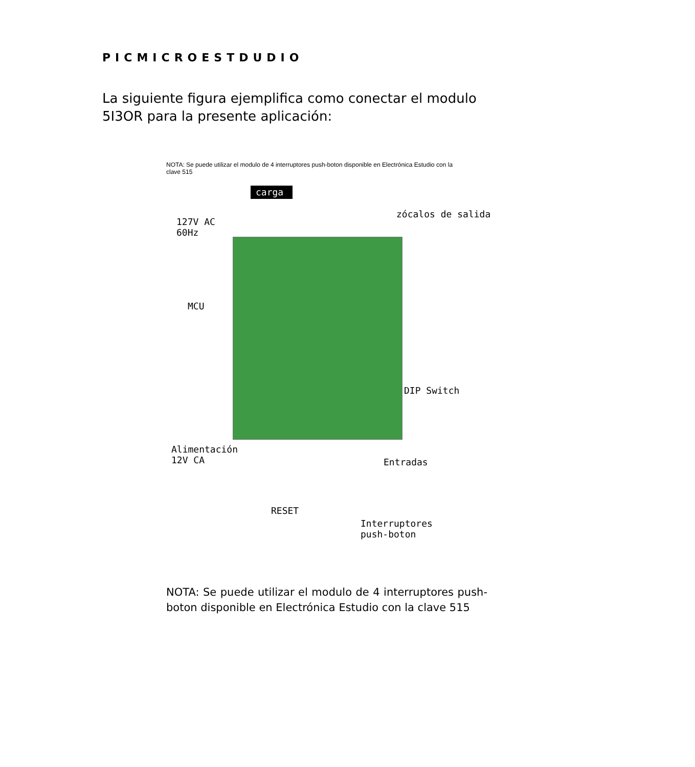PICMICROESTDUDIO
La siguiente figura ejemplifica como conectar el modulo 5I3OR para la presente aplicación:
NOTA: Se puede utilizar el modulo de 4 interruptores push-boton disponible en Electrónica Estudio con la clave 515
carga
127V AC
60Hz
zócalos de salida
MCU
DIP Switch
Alimentación
12V CA Entradas
RESET
Interruptores
push-boton
NOTA: Se puede utilizar el modulo de 4 interruptores push-boton disponible en Electrónica Estudio con la clave 515